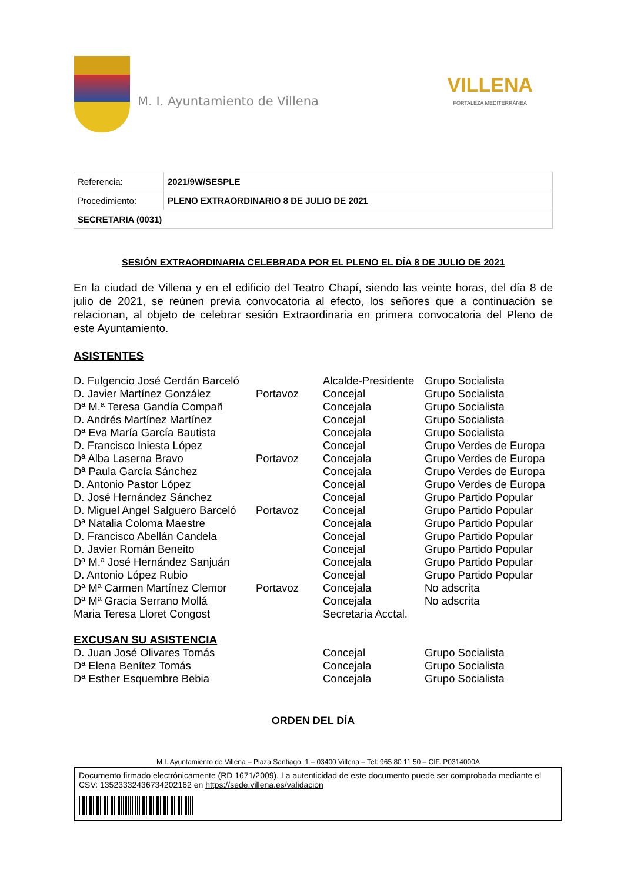M. I. Ayuntamiento de Villena
VILLENA
FORTALEZA MEDITERRÁNEA
| Referencia: | 2021/9W/SESPLE |
| Procedimiento: | PLENO EXTRAORDINARIO 8 DE JULIO DE 2021 |
| SECRETARIA (0031) | |
SESIÓN EXTRAORDINARIA CELEBRADA POR EL PLENO EL DÍA 8 DE JULIO DE 2021
En la ciudad de Villena y en el edificio del Teatro Chapí, siendo las veinte horas, del día 8 de julio de 2021, se reúnen previa convocatoria al efecto, los señores que a continuación se relacionan, al objeto de celebrar sesión Extraordinaria en primera convocatoria del Pleno de este Ayuntamiento.
ASISTENTES
| D. Fulgencio José Cerdán Barceló | | Alcalde-Presidente | Grupo Socialista |
| D. Javier Martínez González | Portavoz | Concejal | Grupo Socialista |
| Dª M.ª Teresa Gandía Compañ | | Concejala | Grupo Socialista |
| D. Andrés Martínez Martínez | | Concejal | Grupo Socialista |
| Dª Eva María García Bautista | | Concejala | Grupo Socialista |
| D. Francisco Iniesta López | | Concejal | Grupo Verdes de Europa |
| Dª Alba Laserna Bravo | Portavoz | Concejala | Grupo Verdes de Europa |
| Dª Paula García Sánchez | | Concejala | Grupo Verdes de Europa |
| D. Antonio Pastor López | | Concejal | Grupo Verdes de Europa |
| D. José Hernández Sánchez | | Concejal | Grupo Partido Popular |
| D. Miguel Angel Salguero Barceló | Portavoz | Concejal | Grupo Partido Popular |
| Dª Natalia Coloma Maestre | | Concejala | Grupo Partido Popular |
| D. Francisco Abellán Candela | | Concejal | Grupo Partido Popular |
| D. Javier Román Beneito | | Concejal | Grupo Partido Popular |
| Dª M.ª José Hernández Sanjuán | | Concejala | Grupo Partido Popular |
| D. Antonio López Rubio | | Concejal | Grupo Partido Popular |
| Dª Mª Carmen Martínez Clemor | Portavoz | Concejala | No adscrita |
| Dª Mª Gracia Serrano Mollá | | Concejala | No adscrita |
| Maria Teresa Lloret Congost | | Secretaria Acctal. | |
EXCUSAN SU ASISTENCIA
| D. Juan José Olivares Tomás | | Concejal | Grupo Socialista |
| Dª Elena Benítez Tomás | | Concejala | Grupo Socialista |
| Dª Esther Esquembre Bebia | | Concejala | Grupo Socialista |
ORDEN DEL DÍA
M.I. Ayuntamiento de Villena – Plaza Santiago, 1 – 03400 Villena – Tel: 965 80 11 50 – CIF. P0314000A
Documento firmado electrónicamente (RD 1671/2009). La autenticidad de este documento puede ser comprobada mediante el CSV: 13523332436734202162 en https://sede.villena.es/validacion